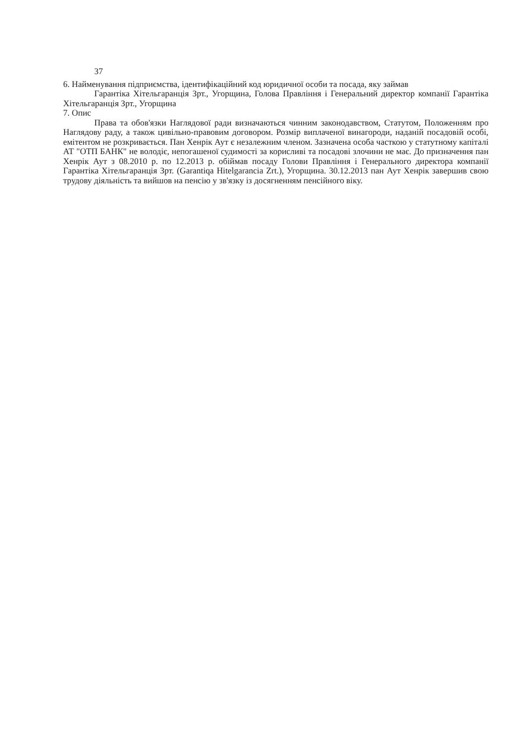37
6. Найменування підприємства, ідентифікаційний код юридичної особи та посада, яку займав
Гарантіка Хітельгаранція Зрт., Угорщина, Голова Правління і Генеральний директор компанії Гарантіка Хітельгаранція Зрт., Угорщина
7. Опис
Права та обов'язки Наглядової ради визначаються чинним законодавством, Статутом, Положенням про Наглядову раду, а також цивільно-правовим договором. Розмір виплаченої винагороди, наданій посадовій особі, емітентом не розкривається. Пан Хенрік Аут є незалежним членом. Зазначена особа часткою у статутному капіталі АТ "ОТП БАНК" не володіє, непогашеної судимості за корисливі та посадові злочини не має. До призначення пан Хенрік Аут з 08.2010 р. по 12.2013 р. обіймав посаду Голови Правління і Генерального директора компанії Гарантіка Хітельгаранція Зрт. (Garantiqa Hitelgarancia Zrt.), Угорщина. 30.12.2013 пан Аут Хенрік завершив свою трудову діяльність та вийшов на пенсію у зв'язку із досягненням пенсійного віку.